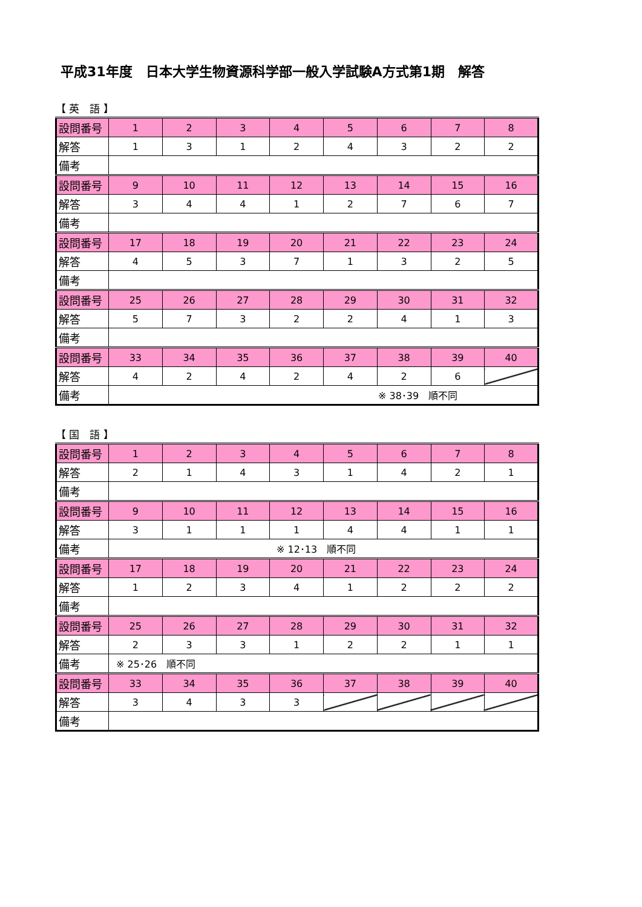平成31年度　日本大学生物資源科学部一般入学試験A方式第1期　解答
【 英　語 】
| 設問番号 | 1 | 2 | 3 | 4 | 5 | 6 | 7 | 8 |
| 解答 | 1 | 3 | 1 | 2 | 4 | 3 | 2 | 2 |
| 備考 | | | | | | | | |
| 設問番号 | 9 | 10 | 11 | 12 | 13 | 14 | 15 | 16 |
| 解答 | 3 | 4 | 4 | 1 | 2 | 7 | 6 | 7 |
| 備考 | | | | | | | | |
| 設問番号 | 17 | 18 | 19 | 20 | 21 | 22 | 23 | 24 |
| 解答 | 4 | 5 | 3 | 7 | 1 | 3 | 2 | 5 |
| 備考 | | | | | | | | |
| 設問番号 | 25 | 26 | 27 | 28 | 29 | 30 | 31 | 32 |
| 解答 | 5 | 7 | 3 | 2 | 2 | 4 | 1 | 3 |
| 備考 | | | | | | | | |
| 設問番号 | 33 | 34 | 35 | 36 | 37 | 38 | 39 | 40 |
| 解答 | 4 | 2 | 4 | 2 | 4 | 2 | 6 | |
| 備考 | ※ 38･39 順不同 | | | | | | | |
【 国　語 】
| 設問番号 | 1 | 2 | 3 | 4 | 5 | 6 | 7 | 8 |
| 解答 | 2 | 1 | 4 | 3 | 1 | 4 | 2 | 1 |
| 備考 | | | | | | | | |
| 設問番号 | 9 | 10 | 11 | 12 | 13 | 14 | 15 | 16 |
| 解答 | 3 | 1 | 1 | 1 | 4 | 4 | 1 | 1 |
| 備考 | ※ 12･13 順不同 | | | | | | | |
| 設問番号 | 17 | 18 | 19 | 20 | 21 | 22 | 23 | 24 |
| 解答 | 1 | 2 | 3 | 4 | 1 | 2 | 2 | 2 |
| 備考 | | | | | | | | |
| 設問番号 | 25 | 26 | 27 | 28 | 29 | 30 | 31 | 32 |
| 解答 | 2 | 3 | 3 | 1 | 2 | 2 | 1 | 1 |
| 備考 | ※ 25･26 順不同 | | | | | | | |
| 設問番号 | 33 | 34 | 35 | 36 | 37 | 38 | 39 | 40 |
| 解答 | 3 | 4 | 3 | 3 | | | | |
| 備考 | | | | | | | | |